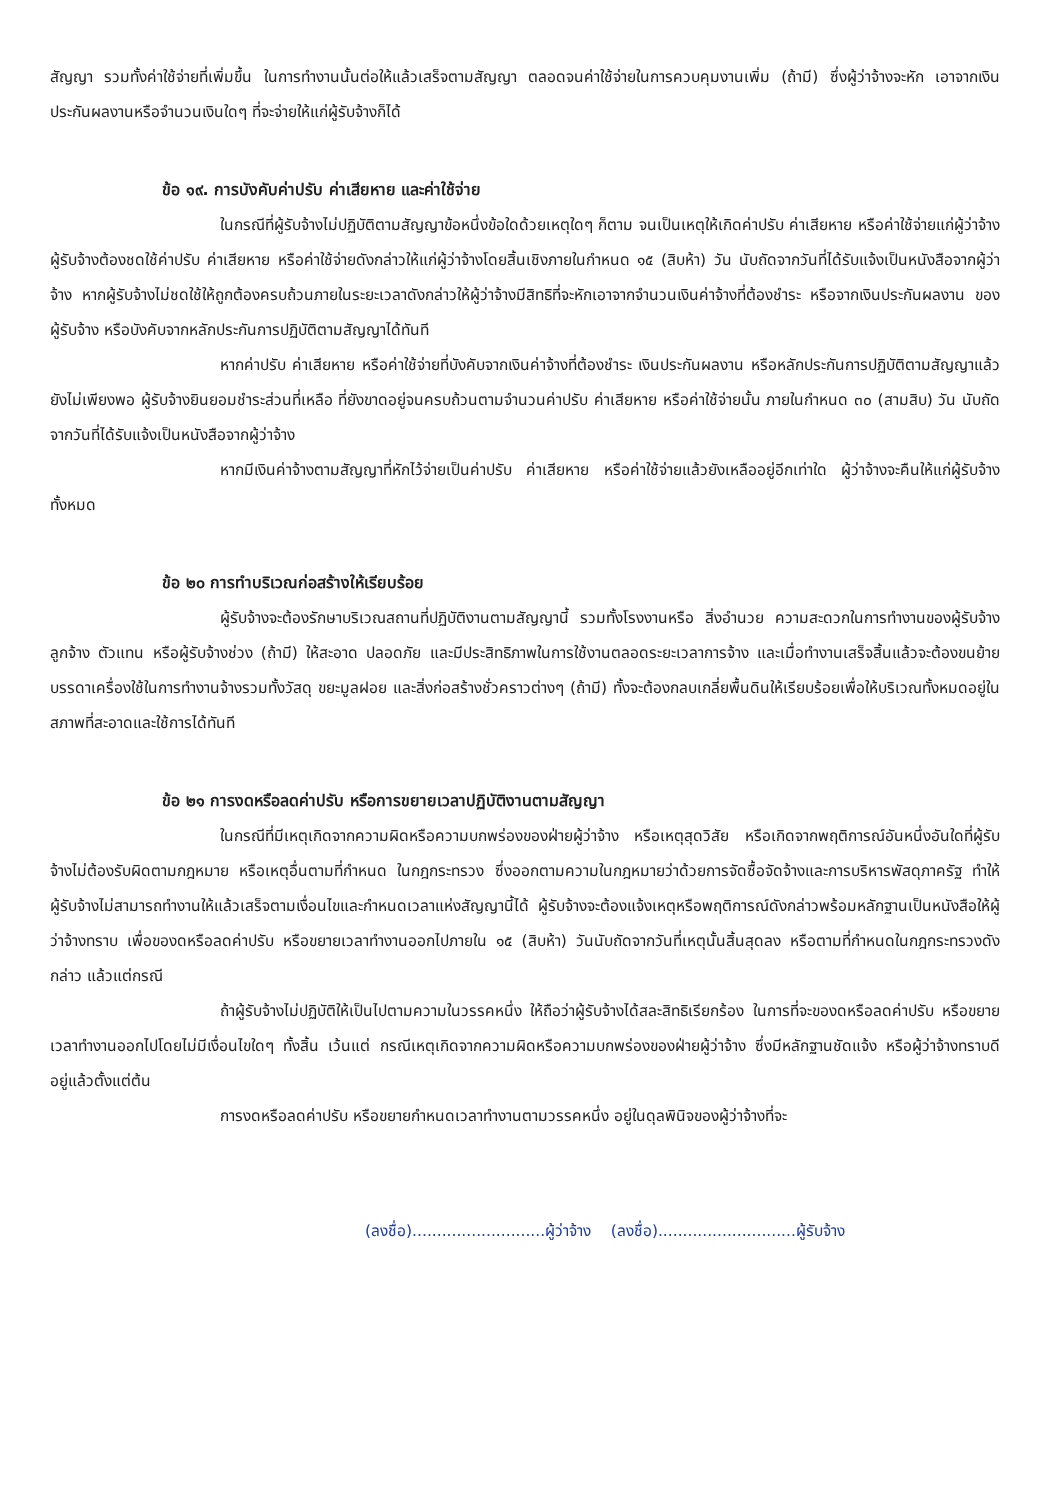สัญญา รวมทั้งค่าใช้จ่ายที่เพิ่มขึ้น ในการทำงานนั้นต่อให้แล้วเสร็จตามสัญญา ตลอดจนค่าใช้จ่ายในการควบคุมงานเพิ่ม (ถ้ามี) ซึ่งผู้ว่าจ้างจะหัก เอาจากเงินประกันผลงานหรือจำนวนเงินใดๆ ที่จะจ่ายให้แก่ผู้รับจ้างก็ได้
ข้อ ๑๙. การบังคับค่าปรับ ค่าเสียหาย และค่าใช้จ่าย
ในกรณีที่ผู้รับจ้างไม่ปฏิบัติตามสัญญาข้อหนึ่งข้อใดด้วยเหตุใดๆ ก็ตาม จนเป็นเหตุให้เกิดค่าปรับ ค่าเสียหาย หรือค่าใช้จ่ายแก่ผู้ว่าจ้าง ผู้รับจ้างต้องชดใช้ค่าปรับ ค่าเสียหาย หรือค่าใช้จ่ายดังกล่าวให้แก่ผู้ว่าจ้างโดยสิ้นเชิงภายในกำหนด ๑๕ (สิบห้า) วัน นับถัดจากวันที่ได้รับแจ้งเป็นหนังสือจากผู้ว่าจ้าง หากผู้รับจ้างไม่ชดใช้ให้ถูกต้องครบถ้วนภายในระยะเวลาดังกล่าวให้ผู้ว่าจ้างมีสิทธิที่จะหักเอาจากจำนวนเงินค่าจ้างที่ต้องชำระ หรือจากเงินประกันผลงาน ของผู้รับจ้าง หรือบังคับจากหลักประกันการปฏิบัติตามสัญญาได้ทันที
หากค่าปรับ ค่าเสียหาย หรือค่าใช้จ่ายที่บังคับจากเงินค่าจ้างที่ต้องชำระ เงินประกันผลงาน หรือหลักประกันการปฏิบัติตามสัญญาแล้วยังไม่เพียงพอ ผู้รับจ้างยินยอมชำระส่วนที่เหลือ ที่ยังขาดอยู่จนครบถ้วนตามจำนวนค่าปรับ ค่าเสียหาย หรือค่าใช้จ่ายนั้น ภายในกำหนด ๓๐ (สามสิบ) วัน นับถัดจากวันที่ได้รับแจ้งเป็นหนังสือจากผู้ว่าจ้าง
หากมีเงินค่าจ้างตามสัญญาที่หักไว้จ่ายเป็นค่าปรับ ค่าเสียหาย หรือค่าใช้จ่ายแล้วยังเหลืออยู่อีกเท่าใด ผู้ว่าจ้างจะคืนให้แก่ผู้รับจ้างทั้งหมด
ข้อ ๒๐ การทำบริเวณก่อสร้างให้เรียบร้อย
ผู้รับจ้างจะต้องรักษาบริเวณสถานที่ปฏิบัติงานตามสัญญานี้ รวมทั้งโรงงานหรือ สิ่งอำนวย ความสะดวกในการทำงานของผู้รับจ้าง ลูกจ้าง ตัวแทน หรือผู้รับจ้างช่วง (ถ้ามี) ให้สะอาด ปลอดภัย และมีประสิทธิภาพในการใช้งานตลอดระยะเวลาการจ้าง และเมื่อทำงานเสร็จสิ้นแล้วจะต้องขนย้ายบรรดาเครื่องใช้ในการทำงานจ้างรวมทั้งวัสดุ ขยะมูลฝอย และสิ่งก่อสร้างชั่วคราวต่างๆ (ถ้ามี) ทั้งจะต้องกลบเกลี่ยพื้นดินให้เรียบร้อยเพื่อให้บริเวณทั้งหมดอยู่ในสภาพที่สะอาดและใช้การได้ทันที
ข้อ ๒๑ การงดหรือลดค่าปรับ หรือการขยายเวลาปฏิบัติงานตามสัญญา
ในกรณีที่มีเหตุเกิดจากความผิดหรือความบกพร่องของฝ่ายผู้ว่าจ้าง หรือเหตุสุดวิสัย หรือเกิดจากพฤติการณ์อันหนึ่งอันใดที่ผู้รับจ้างไม่ต้องรับผิดตามกฎหมาย หรือเหตุอื่นตามที่กำหนด ในกฎกระทรวง ซึ่งออกตามความในกฎหมายว่าด้วยการจัดซื้อจัดจ้างและการบริหารพัสดุภาครัฐ ทำให้ผู้รับจ้างไม่สามารถทำงานให้แล้วเสร็จตามเงื่อนไขและกำหนดเวลาแห่งสัญญานี้ได้ ผู้รับจ้างจะต้องแจ้งเหตุหรือพฤติการณ์ดังกล่าวพร้อมหลักฐานเป็นหนังสือให้ผู้ว่าจ้างทราบ เพื่อของดหรือลดค่าปรับ หรือขยายเวลาทำงานออกไปภายใน ๑๕ (สิบห้า) วันนับถัดจากวันที่เหตุนั้นสิ้นสุดลง หรือตามที่กำหนดในกฎกระทรวงดังกล่าว แล้วแต่กรณี
ถ้าผู้รับจ้างไม่ปฏิบัติให้เป็นไปตามความในวรรคหนึ่ง ให้ถือว่าผู้รับจ้างได้สละสิทธิเรียกร้อง ในการที่จะของดหรือลดค่าปรับ หรือขยายเวลาทำงานออกไปโดยไม่มีเงื่อนไขใดๆ ทั้งสิ้น เว้นแต่ กรณีเหตุเกิดจากความผิดหรือความบกพร่องของฝ่ายผู้ว่าจ้าง ซึ่งมีหลักฐานชัดแจ้ง หรือผู้ว่าจ้างทราบดี อยู่แล้วตั้งแต่ต้น
การงดหรือลดค่าปรับ หรือขยายกำหนดเวลาทำงานตามวรรคหนึ่ง อยู่ในดุลพินิจของผู้ว่าจ้างที่จะ
(ลงชื่อ)...........................ผู้ว่าจ้าง (ลงชื่อ)............................ผู้รับจ้าง